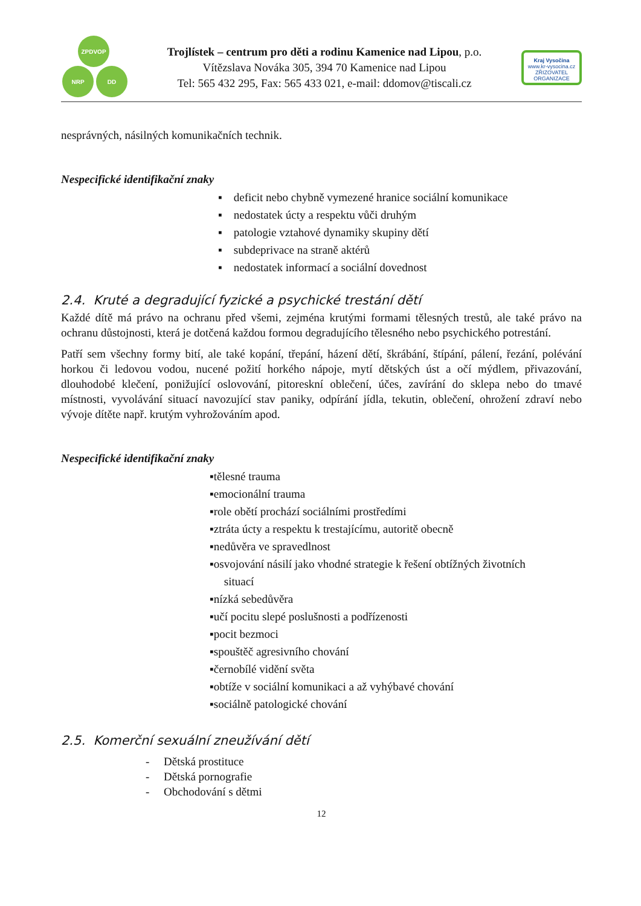ZPDVOP
NRP DD
Trojlístek – centrum pro děti a rodinu Kamenice nad Lipou, p.o.
Vítězslava Nováka 305, 394 70 Kamenice nad Lipou
Tel: 565 432 295, Fax: 565 433 021, e-mail: ddomov@tiscali.cz
Kraj Vysočina
www.kr-vysocina.cz
ZŘIZOVATEL ORGANIZACE
nesprávných, násilných komunikačních technik.
Nespecifické identifikační znaky
▪ deficit nebo chybně vymezené hranice sociální komunikace
▪ nedostatek úcty a respektu vůči druhým
▪ patologie vztahové dynamiky skupiny dětí
▪ subdeprivace na straně aktérů
▪ nedostatek informací a sociální dovednost
2.4. Kruté a degradující fyzické a psychické trestání dětí
Každé dítě má právo na ochranu před všemi, zejména krutými formami tělesných trestů, ale také právo na ochranu důstojnosti, která je dotčená každou formou degradujícího tělesného nebo psychického potrestání.
Patří sem všechny formy bití, ale také kopání, třepání, házení dětí, škrábání, štípání, pálení, řezání, polévání horkou či ledovou vodou, nucené požití horkého nápoje, mytí dětských úst a očí mýdlem, přivazování, dlouhodobé klečení, ponižující oslovování, pitoreskní oblečení, účes, zavírání do sklepa nebo do tmavé místnosti, vyvolávání situací navozující stav paniky, odpírání jídla, tekutin, oblečení, ohrožení zdraví nebo vývoje dítěte např. krutým vyhrožováním apod.
Nespecifické identifikační znaky
▪tělesné trauma
▪emocionální trauma
▪role obětí prochází sociálními prostředími
▪ztráta úcty a respektu k trestajícímu, autoritě obecně
▪nedůvěra ve spravedlnost
▪osvojování násilí jako vhodné strategie k řešení obtížných životních
situací
▪nízká sebedůvěra
▪učí pocitu slepé poslušnosti a podřízenosti
▪pocit bezmoci
▪spouštěč agresivního chování
▪černobílé vidění světa
▪obtíže v sociální komunikaci a až vyhýbavé chování
▪sociálně patologické chování
2.5. Komerční sexuální zneužívání dětí
- Dětská prostituce
- Dětská pornografie
- Obchodování s dětmi
12